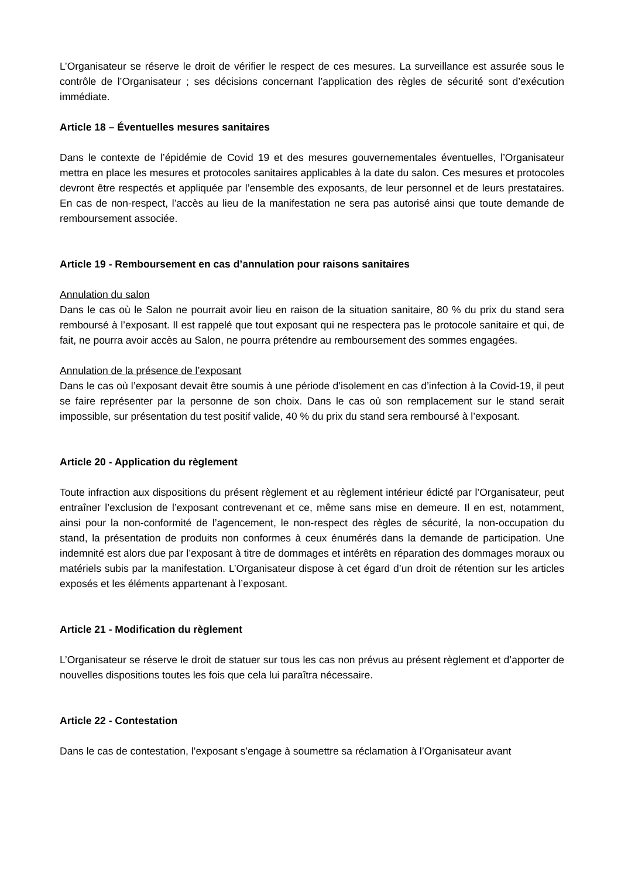L’Organisateur se réserve le droit de vérifier le respect de ces mesures. La surveillance est assurée sous le contrôle de l’Organisateur ; ses décisions concernant l’application des règles de sécurité sont d’exécution immédiate.
Article 18 – Éventuelles mesures sanitaires
Dans le contexte de l’épidémie de Covid 19 et des mesures gouvernementales éventuelles, l’Organisateur mettra en place les mesures et protocoles sanitaires applicables à la date du salon. Ces mesures et protocoles devront être respectés et appliquée par l’ensemble des exposants, de leur personnel et de leurs prestataires. En cas de non-respect, l’accès au lieu de la manifestation ne sera pas autorisé ainsi que toute demande de remboursement associée.
Article 19 - Remboursement en cas d’annulation pour raisons sanitaires
Annulation du salon
Dans le cas où le Salon ne pourrait avoir lieu en raison de la situation sanitaire, 80 % du prix du stand sera remboursé à l’exposant. Il est rappelé que tout exposant qui ne respectera pas le protocole sanitaire et qui, de fait, ne pourra avoir accès au Salon, ne pourra prétendre au remboursement des sommes engagées.
Annulation de la présence de l’exposant
Dans le cas où l’exposant devait être soumis à une période d’isolement en cas d’infection à la Covid-19, il peut se faire représenter par la personne de son choix. Dans le cas où son remplacement sur le stand serait impossible, sur présentation du test positif valide, 40 % du prix du stand sera remboursé à l’exposant.
Article 20 - Application du règlement
Toute infraction aux dispositions du présent règlement et au règlement intérieur édicté par l’Organisateur, peut entraîner l’exclusion de l’exposant contrevenant et ce, même sans mise en demeure. Il en est, notamment, ainsi pour la non-conformité de l’agencement, le non-respect des règles de sécurité, la non-occupation du stand, la présentation de produits non conformes à ceux énumérés dans la demande de participation. Une indemnité est alors due par l’exposant à titre de dommages et intérêts en réparation des dommages moraux ou matériels subis par la manifestation. L’Organisateur dispose à cet égard d’un droit de rétention sur les articles exposés et les éléments appartenant à l’exposant.
Article 21 - Modification du règlement
L’Organisateur se réserve le droit de statuer sur tous les cas non prévus au présent règlement et d’apporter de nouvelles dispositions toutes les fois que cela lui paraîtra nécessaire.
Article 22 - Contestation
Dans le cas de contestation, l’exposant s’engage à soumettre sa réclamation à l’Organisateur avant